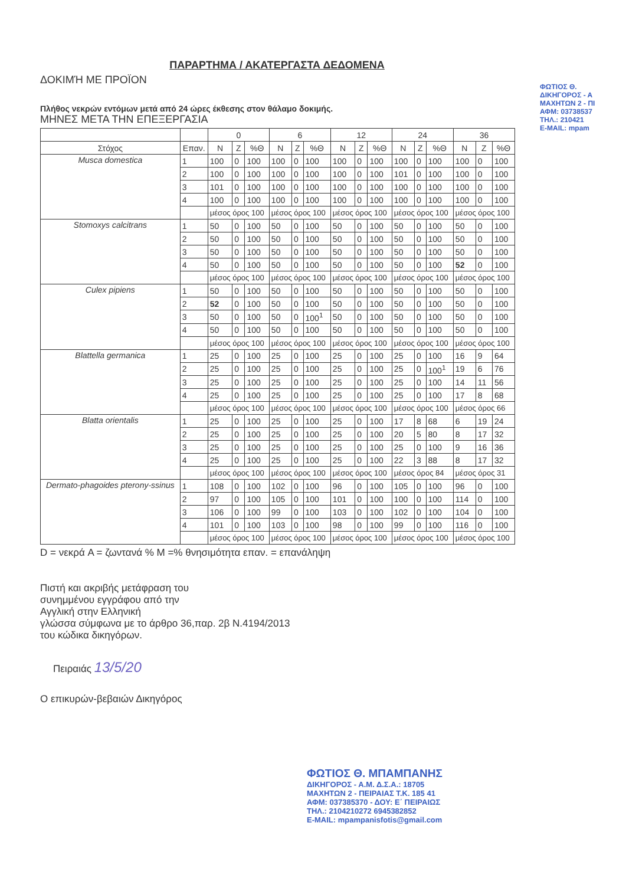ΠΑΡΑΡΤΗΜΑ / ΑΚΑΤΕΡΓΑΣΤΑ ΔΕΔΟΜΕΝΑ
ΔΟΚΙΜΉ ΜΕ ΠΡΟΪΟΝ
Πλήθος νεκρών εντόμων μετά από 24 ώρες έκθεσης στον θάλαμο δοκιμής.
ΜΗΝΕΣ ΜΕΤΑ ΤΗΝ ΕΠΕΞΕΡΓΑΣΙΑ
| | | 0 | | | 6 | | | 12 | | | 24 | | | 36 | | |
| --- | --- | --- | --- | --- | --- | --- | --- | --- | --- | --- | --- | --- | --- | --- | --- | --- |
| Στόχος | Επαν. | N | Z | %Θ | N | Z | %Θ | N | Z | %Θ | N | Z | %Θ | N | Z | %Θ |
| Musca domestica | 1 | 100 | 0 | 100 | 100 | 0 | 100 | 100 | 0 | 100 | 100 | 0 | 100 | 100 | 0 | 100 |
| | 2 | 100 | 0 | 100 | 100 | 0 | 100 | 100 | 0 | 100 | 101 | 0 | 100 | 100 | 0 | 100 |
| | 3 | 101 | 0 | 100 | 100 | 0 | 100 | 100 | 0 | 100 | 100 | 0 | 100 | 100 | 0 | 100 |
| | 4 | 100 | 0 | 100 | 100 | 0 | 100 | 100 | 0 | 100 | 100 | 0 | 100 | 100 | 0 | 100 |
| | | μέσος όρος 100 | | | μέσος όρος 100 | | | μέσος όρος 100 | | | μέσος όρος 100 | | | μέσος όρος 100 | | |
| Stomoxys calcitrans | 1 | 50 | 0 | 100 | 50 | 0 | 100 | 50 | 0 | 100 | 50 | 0 | 100 | 50 | 0 | 100 |
| | 2 | 50 | 0 | 100 | 50 | 0 | 100 | 50 | 0 | 100 | 50 | 0 | 100 | 50 | 0 | 100 |
| | 3 | 50 | 0 | 100 | 50 | 0 | 100 | 50 | 0 | 100 | 50 | 0 | 100 | 50 | 0 | 100 |
| | 4 | 50 | 0 | 100 | 50 | 0 | 100 | 50 | 0 | 100 | 50 | 0 | 100 | 52 | 0 | 100 |
| | | μέσος όρος 100 | | | μέσος όρος 100 | | | μέσος όρος 100 | | | μέσος όρος 100 | | | μέσος όρος 100 | | |
| Culex pipiens | 1 | 50 | 0 | 100 | 50 | 0 | 100 | 50 | 0 | 100 | 50 | 0 | 100 | 50 | 0 | 100 |
| | 2 | 52 | 0 | 100 | 50 | 0 | 100 | 50 | 0 | 100 | 50 | 0 | 100 | 50 | 0 | 100 |
| | 3 | 50 | 0 | 100 | 50 | 0 | 100<sup>1</sup> | 50 | 0 | 100 | 50 | 0 | 100 | 50 | 0 | 100 |
| | 4 | 50 | 0 | 100 | 50 | 0 | 100 | 50 | 0 | 100 | 50 | 0 | 100 | 50 | 0 | 100 |
| | | μέσος όρος 100 | | | μέσος όρος 100 | | | μέσος όρος 100 | | | μέσος όρος 100 | | | μέσος όρος 100 | | |
| Blattella germanica | 1 | 25 | 0 | 100 | 25 | 0 | 100 | 25 | 0 | 100 | 25 | 0 | 100 | 16 | 9 | 64 |
| | 2 | 25 | 0 | 100 | 25 | 0 | 100 | 25 | 0 | 100 | 25 | 0 | 100<sup>1</sup> | 19 | 6 | 76 |
| | 3 | 25 | 0 | 100 | 25 | 0 | 100 | 25 | 0 | 100 | 25 | 0 | 100 | 14 | 11 | 56 |
| | 4 | 25 | 0 | 100 | 25 | 0 | 100 | 25 | 0 | 100 | 25 | 0 | 100 | 17 | 8 | 68 |
| | | μέσος όρος 100 | | | μέσος όρος 100 | | | μέσος όρος 100 | | | μέσος όρος 100 | | | μέσος όρος 66 | | |
| Blatta orientalis | 1 | 25 | 0 | 100 | 25 | 0 | 100 | 25 | 0 | 100 | 17 | 8 | 68 | 6 | 19 | 24 |
| | 2 | 25 | 0 | 100 | 25 | 0 | 100 | 25 | 0 | 100 | 20 | 5 | 80 | 8 | 17 | 32 |
| | 3 | 25 | 0 | 100 | 25 | 0 | 100 | 25 | 0 | 100 | 25 | 0 | 100 | 9 | 16 | 36 |
| | 4 | 25 | 0 | 100 | 25 | 0 | 100 | 25 | 0 | 100 | 22 | 3 | 88 | 8 | 17 | 32 |
| | | μέσος όρος 100 | | | μέσος όρος 100 | | | μέσος όρος 100 | | | μέσος όρος 84 | | | μέσος όρος 31 | | |
| Dermato-phagoides pterony-ssinus | 1 | 108 | 0 | 100 | 102 | 0 | 100 | 96 | 0 | 100 | 105 | 0 | 100 | 96 | 0 | 100 |
| | 2 | 97 | 0 | 100 | 105 | 0 | 100 | 101 | 0 | 100 | 100 | 0 | 100 | 114 | 0 | 100 |
| | 3 | 106 | 0 | 100 | 99 | 0 | 100 | 103 | 0 | 100 | 102 | 0 | 100 | 104 | 0 | 100 |
| | 4 | 101 | 0 | 100 | 103 | 0 | 100 | 98 | 0 | 100 | 99 | 0 | 100 | 116 | 0 | 100 |
| | | μέσος όρος 100 | | | μέσος όρος 100 | | | μέσος όρος 100 | | | μέσος όρος 100 | | | μέσος όρος 100 | | |
D = νεκρά A = ζωντανά % M =% θνησιμότητα επαν. = επανάληψη
Πιστή και ακριβής μετάφραση του
συνημμένου εγγράφου από την
Αγγλική στην Ελληνική
γλώσσα σύμφωνα με το άρθρο 36,παρ. 2β Ν.4194/2013
του κώδικα δικηγόρων.
Πειραιάς 13/5/20
Ο επικυρών-βεβαιών Δικηγόρος
ΦΩΤΙΟΣ Θ. ΜΠΑΜΠΑΝΗΣ
ΔΙΚΗΓΟΡΟΣ - Α.Μ. Δ.Σ.Α.: 18705
ΜΑΧΗΤΩΝ 2 - ΠΕΙΡΑΙΑΣ Τ.Κ. 185 41
ΑΦΜ: 037385370 - ΔΟΥ: Ε΄ ΠΕΙΡΑΙΩΣ
ΤΗΛ.: 2104210272 6945382852
E-MAIL: mpampanisfotis@gmail.com
ΦΩΤΙΟΣ Θ.
ΔΙΚΗΓΟΡΟΣ - Α
ΜΑΧΗΤΩΝ 2 - ΠΙ
ΑΦΜ: 03738537
ΤΗΛ.: 210421
E-MAIL: mpam